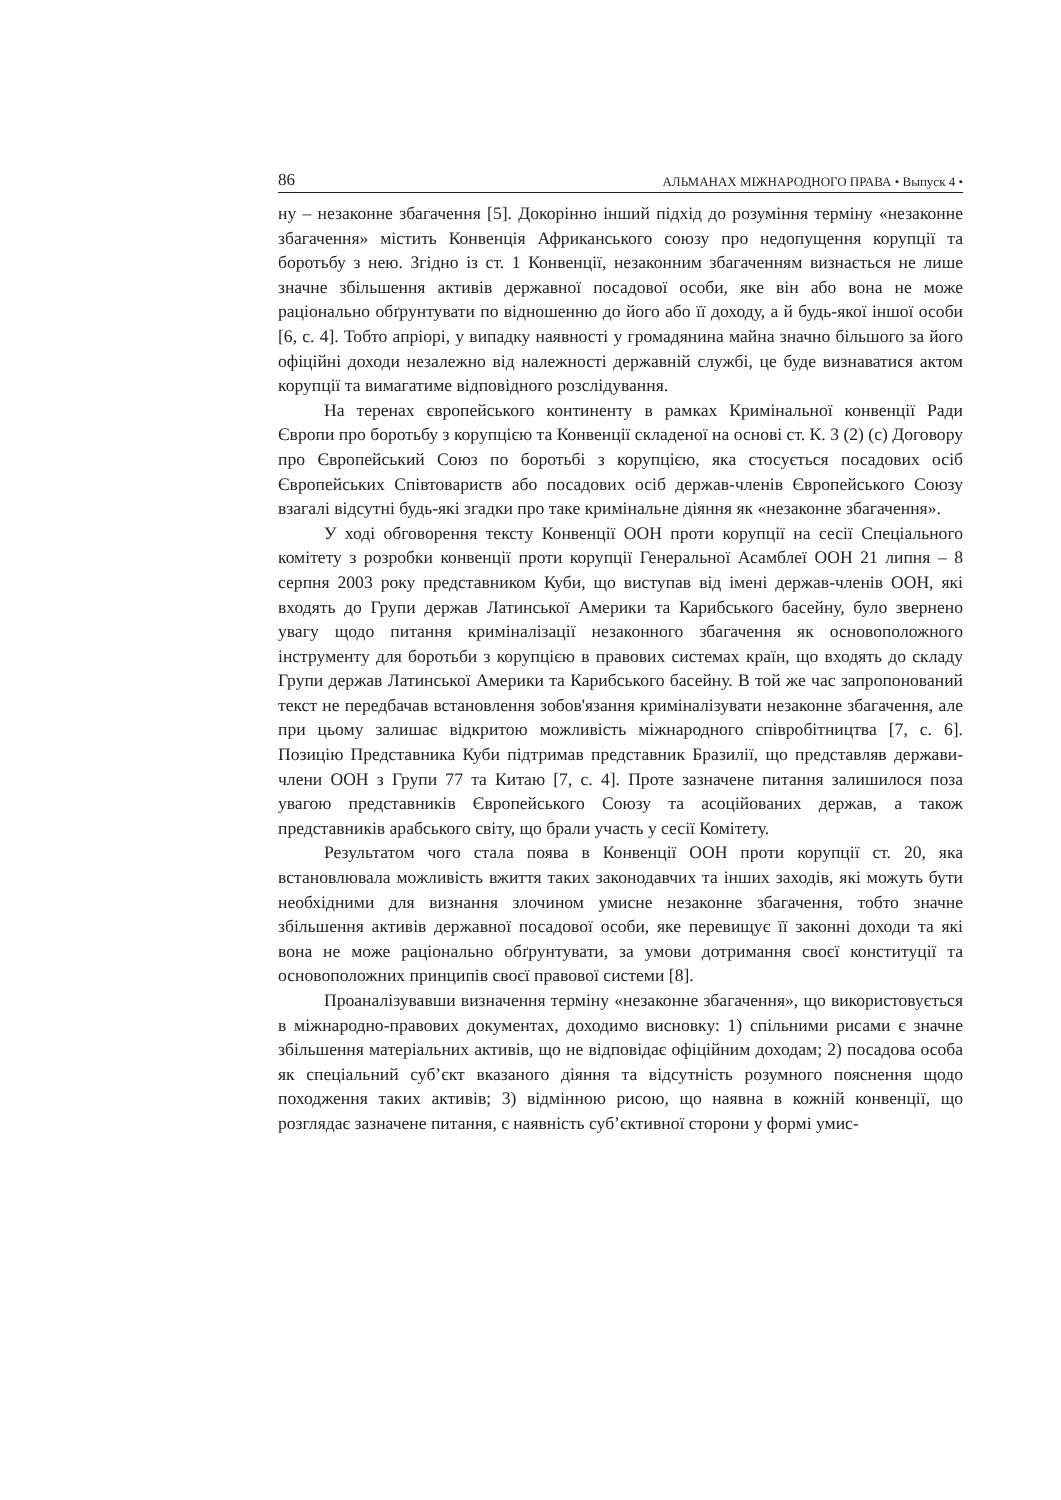86 АЛЬМАНАХ МІЖНАРОДНОГО ПРАВА • Выпуск 4 •
ну – незаконне збагачення [5]. Докорінно інший підхід до розуміння терміну «незаконне збагачення» містить Конвенція Африканського союзу про недопущення корупції та боротьбу з нею. Згідно із ст. 1 Конвенції, незаконним збагаченням визнається не лише значне збільшення активів державної посадової особи, яке він або вона не може раціонально обґрунтувати по відношенню до його або її доходу, а й будь-якої іншої особи [6, с. 4]. Тобто апріорі, у випадку наявності у громадянина майна значно більшого за його офіційні доходи незалежно від належності державній службі, це буде визнаватися актом корупції та вимагатиме відповідного розслідування.
На теренах європейського континенту в рамках Кримінальної конвенції Ради Європи про боротьбу з корупцією та Конвенції складеної на основі ст. К. 3 (2) (с) Договору про Європейський Союз по боротьбі з корупцією, яка стосується посадових осіб Європейських Співтовариств або посадових осіб держав-членів Європейського Союзу взагалі відсутні будь-які згадки про таке кримінальне діяння як «незаконне збагачення».
У ході обговорення тексту Конвенції ООН проти корупції на сесії Спеціального комітету з розробки конвенції проти корупції Генеральної Асамблеї ООН 21 липня – 8 серпня 2003 року представником Куби, що виступав від імені держав-членів ООН, які входять до Групи держав Латинської Америки та Карибського басейну, було звернено увагу щодо питання криміналізації незаконного збагачення як основоположного інструменту для боротьби з корупцією в правових системах країн, що входять до складу Групи держав Латинської Америки та Карибського басейну. В той же час запропонований текст не передбачав встановлення зобов'язання криміналізувати незаконне збагачення, але при цьому залишає відкритою можливість міжнародного співробітництва [7, с. 6]. Позицію Представника Куби підтримав представник Бразилії, що представляв держави-члени ООН з Групи 77 та Китаю [7, с. 4]. Проте зазначене питання залишилося поза увагою представників Європейського Союзу та асоційованих держав, а також представників арабського світу, що брали участь у сесії Комітету.
Результатом чого стала поява в Конвенції ООН проти корупції ст. 20, яка встановлювала можливість вжиття таких законодавчих та інших заходів, які можуть бути необхідними для визнання злочином умисне незаконне збагачення, тобто значне збільшення активів державної посадової особи, яке перевищує її законні доходи та які вона не може раціонально обґрунтувати, за умови дотримання своєї конституції та основоположних принципів своєї правової системи [8].
Проаналізувавши визначення терміну «незаконне збагачення», що використовується в міжнародно-правових документах, доходимо висновку: 1) спільними рисами є значне збільшення матеріальних активів, що не відповідає офіційним доходам; 2) посадова особа як спеціальний суб’єкт вказаного діяння та відсутність розумного пояснення щодо походження таких активів; 3) відмінною рисою, що наявна в кожній конвенції, що розглядає зазначене питання, є наявність суб’єктивної сторони у формі умис-